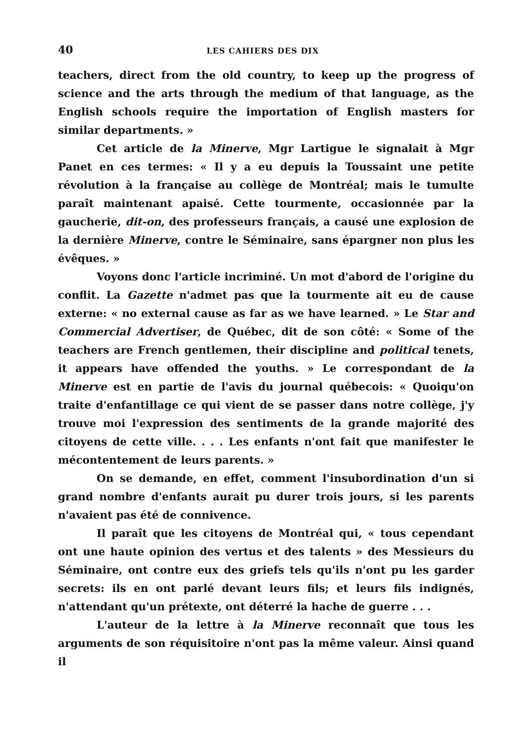40 LES CAHIERS DES DIX
teachers, direct from the old country, to keep up the progress of science and the arts through the medium of that language, as the English schools require the importation of English masters for similar departments. »
Cet article de la Minerve, Mgr Lartigue le signalait à Mgr Panet en ces termes: « Il y a eu depuis la Toussaint une petite révolution à la française au collège de Montréal; mais le tumulte paraît maintenant apaisé. Cette tourmente, occasionnée par la gaucherie, dit-on, des professeurs français, a causé une explosion de la dernière Minerve, contre le Séminaire, sans épargner non plus les évêques. »
Voyons donc l'article incriminé. Un mot d'abord de l'origine du conflit. La Gazette n'admet pas que la tourmente ait eu de cause externe: « no external cause as far as we have learned. » Le Star and Commercial Advertiser, de Québec, dit de son côté: « Some of the teachers are French gentlemen, their discipline and political tenets, it appears have offended the youths. » Le correspondant de la Minerve est en partie de l'avis du journal québecois: « Quoiqu'on traite d'enfantillage ce qui vient de se passer dans notre collège, j'y trouve moi l'expression des sentiments de la grande majorité des citoyens de cette ville. . . . Les enfants n'ont fait que manifester le mécontentement de leurs parents. »
On se demande, en effet, comment l'insubordination d'un si grand nombre d'enfants aurait pu durer trois jours, si les parents n'avaient pas été de connivence.
Il paraît que les citoyens de Montréal qui, « tous cependant ont une haute opinion des vertus et des talents » des Messieurs du Séminaire, ont contre eux des griefs tels qu'ils n'ont pu les garder secrets: ils en ont parlé devant leurs fils; et leurs fils indignés, n'attendant qu'un prétexte, ont déterré la hache de guerre . . .
L'auteur de la lettre à la Minerve reconnaît que tous les arguments de son réquisitoire n'ont pas la même valeur. Ainsi quand il